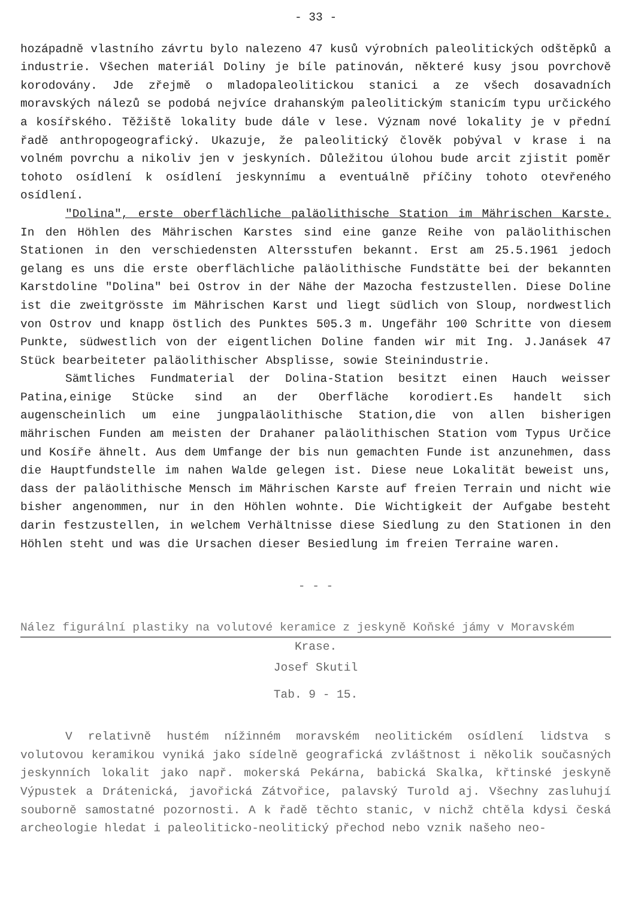- 33 -
hozápadně vlastního závrtu bylo nalezeno 47 kusů výrobních paleolitických odštěpků a industrie. Všechen materiál Doliny je bíle patinován, některé kusy jsou povrchově korodovány. Jde zřejmě o mladopaleolitickou stanici a ze všech dosavadních moravských nálezů se podobá nejvíce drahanským paleolitickým stanicím typu určického a kosířského. Těžiště lokality bude dále v lese. Význam nové lokality je v přední řadě anthropogeografický. Ukazuje, že paleolitický člověk pobýval v krase i na volném povrchu a nikoliv jen v jeskyních. Důležitou úlohou bude arcit zjistit poměr tohoto osídlení k osídlení jeskynnímu a eventuálně příčiny tohoto otevřeného osídlení.
"Dolina", erste oberflächliche paläolithische Station im Mährischen Karste. In den Höhlen des Mährischen Karstes sind eine ganze Reihe von paläolithischen Stationen in den verschiedensten Altersstufen bekannt. Erst am 25.5.1961 jedoch gelang es uns die erste oberflächliche paläolithische Fundstätte bei der bekannten Karstdoline "Dolina" bei Ostrov in der Nähe der Mazocha festzustellen. Diese Doline ist die zweitgrösste im Mährischen Karst und liegt südlich von Sloup, nordwestlich von Ostrov und knapp östlich des Punktes 505.3 m. Ungefähr 100 Schritte von diesem Punkte, südwestlich von der eigentlichen Doline fanden wir mit Ing. J.Janásek 47 Stück bearbeiteter paläolithischer Absplisse, sowie Steinindustrie.
Sämtliches Fundmaterial der Dolina-Station besitzt einen Hauch weisser Patina,einige Stücke sind an der Oberfläche korodiert.Es handelt sich augenscheinlich um eine jungpaläolithische Station,die von allen bisherigen mährischen Funden am meisten der Drahaner paläolithischen Station vom Typus Určice und Kosíře ähnelt. Aus dem Umfange der bis nun gemachten Funde ist anzunehmen, dass die Hauptfundstelle im nahen Walde gelegen ist. Diese neue Lokalität beweist uns, dass der paläolithische Mensch im Mährischen Karste auf freien Terrain und nicht wie bisher angenommen, nur in den Höhlen wohnte. Die Wichtigkeit der Aufgabe besteht darin festzustellen, in welchem Verhältnisse diese Siedlung zu den Stationen in den Höhlen steht und was die Ursachen dieser Besiedlung im freien Terraine waren.
- - -
Nález figurální plastiky na volutové keramice z jeskyně Koňské jámy v Moravském
Krase.
Josef Skutil
Tab. 9 - 15.
V relativně hustém nížinném moravském neolitickém osídlení lidstva s volutovou keramikou vyniká jako sídelně geografická zvláštnost i několik současných jeskynních lokalit jako např. mokerská Pekárna, babická Skalka, křtinské jeskyně Výpustek a Drátenická, javořická Zátvořice, palavský Turold aj. Všechny zasluhují souborně samostatné pozornosti. A k řadě těchto stanic, v nichž chtěla kdysi česká archeologie hledat i paleoliticko-neolitický přechod nebo vznik našeho neo-